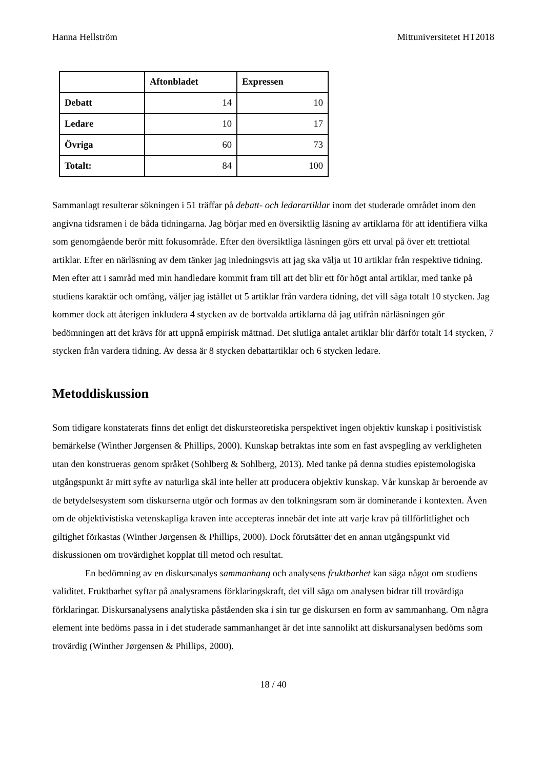Hanna Hellström Mittuniversitetet HT2018
| | Aftonbladet | Expressen |
| --- | --- | --- |
| Debatt | 14 | 10 |
| Ledare | 10 | 17 |
| Övriga | 60 | 73 |
| Totalt: | 84 | 100 |
Sammanlagt resulterar sökningen i 51 träffar på debatt- och ledarartiklar inom det studerade området inom den angivna tidsramen i de båda tidningarna. Jag börjar med en översiktlig läsning av artiklarna för att identifiera vilka som genomgående berör mitt fokusområde. Efter den översiktliga läsningen görs ett urval på över ett trettiotal artiklar. Efter en närläsning av dem tänker jag inledningsvis att jag ska välja ut 10 artiklar från respektive tidning. Men efter att i samråd med min handledare kommit fram till att det blir ett för högt antal artiklar, med tanke på studiens karaktär och omfång, väljer jag istället ut 5 artiklar från vardera tidning, det vill säga totalt 10 stycken. Jag kommer dock att återigen inkludera 4 stycken av de bortvalda artiklarna då jag utifrån närläsningen gör bedömningen att det krävs för att uppnå empirisk mättnad. Det slutliga antalet artiklar blir därför totalt 14 stycken, 7 stycken från vardera tidning. Av dessa är 8 stycken debattartiklar och 6 stycken ledare.
Metoddiskussion
Som tidigare konstaterats finns det enligt det diskursteoretiska perspektivet ingen objektiv kunskap i positivistisk bemärkelse (Winther Jørgensen & Phillips, 2000). Kunskap betraktas inte som en fast avspegling av verkligheten utan den konstrueras genom språket (Sohlberg & Sohlberg, 2013). Med tanke på denna studies epistemologiska utgångspunkt är mitt syfte av naturliga skäl inte heller att producera objektiv kunskap. Vår kunskap är beroende av de betydelsesystem som diskurserna utgör och formas av den tolkningsram som är dominerande i kontexten. Även om de objektivistiska vetenskapliga kraven inte accepteras innebär det inte att varje krav på tillförlitlighet och giltighet förkastas (Winther Jørgensen & Phillips, 2000). Dock förutsätter det en annan utgångspunkt vid diskussionen om trovärdighet kopplat till metod och resultat.
En bedömning av en diskursanalys sammanhang och analysens fruktbarhet kan säga något om studiens validitet. Fruktbarhet syftar på analysramens förklaringskraft, det vill säga om analysen bidrar till trovärdiga förklaringar. Diskursanalysens analytiska påståenden ska i sin tur ge diskursen en form av sammanhang. Om några element inte bedöms passa in i det studerade sammanhanget är det inte sannolikt att diskursanalysen bedöms som trovärdig (Winther Jørgensen & Phillips, 2000).
18 / 40